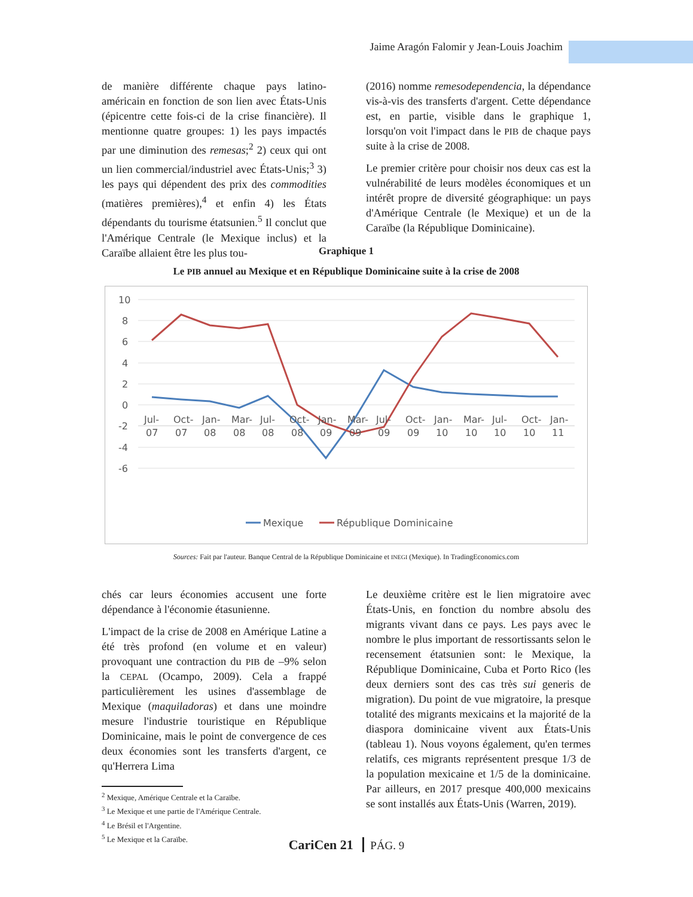Jaime Aragón Falomir y Jean-Louis Joachim
de manière différente chaque pays latino-américain en fonction de son lien avec États-Unis (épicentre cette fois-ci de la crise financière). Il mentionne quatre groupes: 1) les pays impactés par une diminution des remesas;<sup>2</sup> 2) ceux qui ont un lien commercial/industriel avec États-Unis;<sup>3</sup> 3) les pays qui dépendent des prix des commodities (matières premières),<sup>4</sup> et enfin 4) les États dépendants du tourisme étatsunien.<sup>5</sup> Il conclut que l'Amérique Centrale (le Mexique inclus) et la Caraïbe allaient être les plus tou-
(2016) nomme remesodependencia, la dépendance vis-à-vis des transferts d'argent. Cette dépendance est, en partie, visible dans le graphique 1, lorsqu'on voit l'impact dans le PIB de chaque pays suite à la crise de 2008.
Le premier critère pour choisir nos deux cas est la vulnérabilité de leurs modèles économiques et un intérêt propre de diversité géographique: un pays d'Amérique Centrale (le Mexique) et un de la Caraïbe (la République Dominicaine).
Graphique 1
Le PIB annuel au Mexique et en République Dominicaine suite à la crise de 2008
10
8
6
4
2
0
-2
-4
-6
Jul-
Oct-
Jan-
Mar-
Jul-
Oct-
Jan-
Mar-
Jul-
Oct-
Jan-
Mar-
Jul-
Oct-
Jan-
07
07
08
08
08
08
09
09
09
09
10
10
10
10
11
Mexique
République Dominicaine
Sources: Fait par l'auteur. Banque Central de la République Dominicaine et INEGI (Mexique). In TradingEconomics.com
chés car leurs économies accusent une forte dépendance à l'économie étasunienne.
L'impact de la crise de 2008 en Amérique Latine a été très profond (en volume et en valeur) provoquant une contraction du PIB de –9% selon la CEPAL (Ocampo, 2009). Cela a frappé particulièrement les usines d'assemblage de Mexique (maquiladoras) et dans une moindre mesure l'industrie touristique en République Dominicaine, mais le point de convergence de ces deux économies sont les transferts d'argent, ce qu'Herrera Lima
<sup>2</sup> Mexique, Amérique Centrale et la Caraïbe.
<sup>3</sup> Le Mexique et une partie de l'Amérique Centrale.
<sup>4</sup> Le Brésil et l'Argentine.
<sup>5</sup> Le Mexique et la Caraïbe.
Le deuxième critère est le lien migratoire avec États-Unis, en fonction du nombre absolu des migrants vivant dans ce pays. Les pays avec le nombre le plus important de ressortissants selon le recensement étatsunien sont: le Mexique, la République Dominicaine, Cuba et Porto Rico (les deux derniers sont des cas très sui generis de migration). Du point de vue migratoire, la presque totalité des migrants mexicains et la majorité de la diaspora dominicaine vivent aux États-Unis (tableau 1). Nous voyons également, qu'en termes relatifs, ces migrants représentent presque 1/3 de la population mexicaine et 1/5 de la dominicaine. Par ailleurs, en 2017 presque 400,000 mexicains se sont installés aux États-Unis (Warren, 2019).
CariCen 21 PÁG. 9